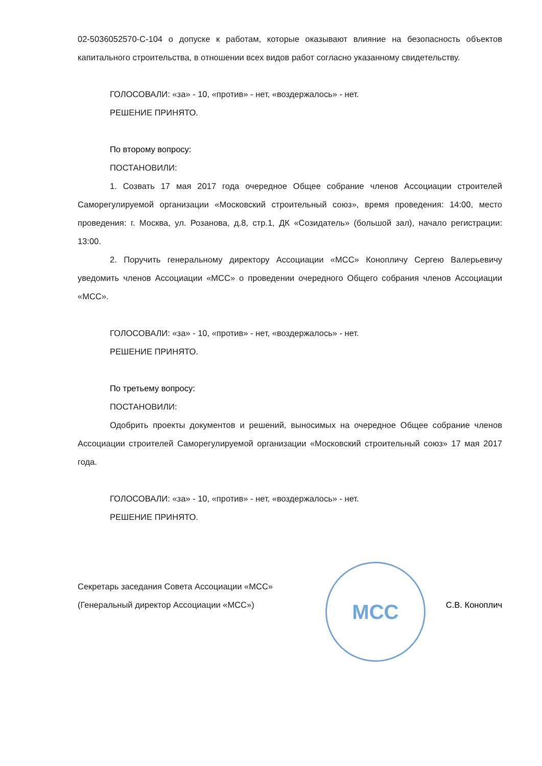02-5036052570-С-104 о допуске к работам, которые оказывают влияние на безопасность объектов капитального строительства, в отношении всех видов работ согласно указанному свидетельству.
ГОЛОСОВАЛИ: «за» - 10, «против» - нет, «воздержалось» - нет.
РЕШЕНИЕ ПРИНЯТО.
По второму вопросу:
ПОСТАНОВИЛИ:
1. Созвать 17 мая 2017 года очередное Общее собрание членов Ассоциации строителей Саморегулируемой организации «Московский строительный союз», время проведения: 14:00, место проведения: г. Москва, ул. Розанова, д.8, стр.1, ДК «Созидатель» (большой зал), начало регистрации: 13:00.
2. Поручить генеральному директору Ассоциации «МСС» Конопличу Сергею Валерьевичу уведомить членов Ассоциации «МСС» о проведении очередного Общего собрания членов Ассоциации «МСС».
ГОЛОСОВАЛИ: «за» - 10, «против» - нет, «воздержалось» - нет.
РЕШЕНИЕ ПРИНЯТО.
По третьему вопросу:
ПОСТАНОВИЛИ:
Одобрить проекты документов и решений, выносимых на очередное Общее собрание членов Ассоциации строителей Саморегулируемой организации «Московский строительный союз» 17 мая 2017 года.
ГОЛОСОВАЛИ: «за» - 10, «против» - нет, «воздержалось» - нет.
РЕШЕНИЕ ПРИНЯТО.
Секретарь заседания Совета Ассоциации «МСС»
(Генеральный директор Ассоциации «МСС»)
МСС
С.В. Коноплич